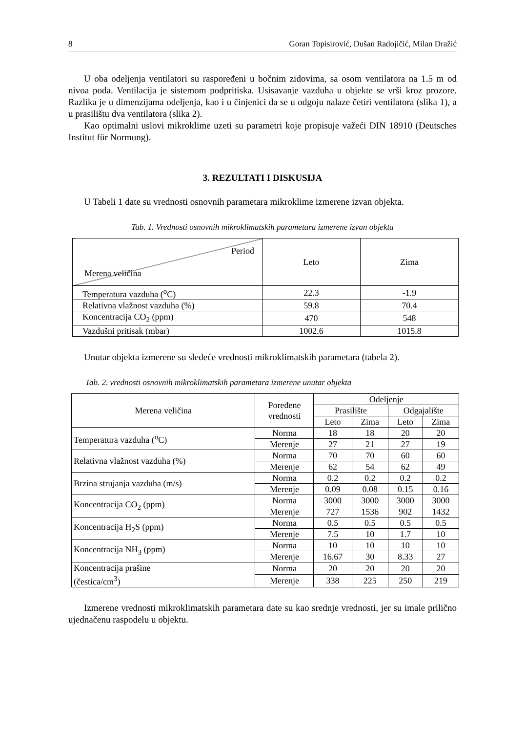8 Goran Topisirović, Dušan Radojičić, Milan Dražić
U oba odeljenja ventilatori su raspoređeni u bočnim zidovima, sa osom ventilatora na 1.5 m od nivoa poda. Ventilacija je sistemom podpritiska. Usisavanje vazduha u objekte se vrši kroz prozore. Razlika je u dimenzijama odeljenja, kao i u činjenici da se u odgoju nalaze četiri ventilatora (slika 1), a u prasilištu dva ventilatora (slika 2).
Kao optimalni uslovi mikroklime uzeti su parametri koje propisuje važeći DIN 18910 (Deutsches Institut für Normung).
3. REZULTATI I DISKUSIJA
U Tabeli 1 date su vrednosti osnovnih parametara mikroklime izmerene izvan objekta.
Tab. 1. Vrednosti osnovnih mikroklimatskih parametara izmerene izvan objekta
| Period Merena veličina | Leto | Zima |
| --- | --- | --- |
| Temperatura vazduha (<sup>o</sup>C) | 22.3 | -1.9 |
| Relativna vlažnost vazduha (%) | 59.8 | 70.4 |
| Koncentracija CO<sub>2</sub> (ppm) | 470 | 548 |
| Vazdušni pritisak (mbar) | 1002.6 | 1015.8 |
Unutar objekta izmerene su sledeće vrednosti mikroklimatskih parametara (tabela 2).
Tab. 2. vrednosti osnovnih mikroklimatskih parametara izmerene unutar objekta
| Merena veličina | Poređene vrednosti | Odeljenje | | | |
| --- | --- | --- | --- | --- | --- |
| | | Prasilište | | Odgajalište | |
| | | Leto | Zima | Leto | Zima |
| Temperatura vazduha (<sup>o</sup>C) | Norma | 18 | 18 | 20 | 20 |
| | Merenje | 27 | 21 | 27 | 19 |
| Relativna vlažnost vazduha (%) | Norma | 70 | 70 | 60 | 60 |
| | Merenje | 62 | 54 | 62 | 49 |
| Brzina strujanja vazduha (m/s) | Norma | 0.2 | 0.2 | 0.2 | 0.2 |
| | Merenje | 0.09 | 0.08 | 0.15 | 0.16 |
| Koncentracija CO<sub>2</sub> (ppm) | Norma | 3000 | 3000 | 3000 | 3000 |
| | Merenje | 727 | 1536 | 902 | 1432 |
| Koncentracija H<sub>2</sub>S (ppm) | Norma | 0.5 | 0.5 | 0.5 | 0.5 |
| | Merenje | 7.5 | 10 | 1.7 | 10 |
| Koncentracija NH<sub>3</sub> (ppm) | Norma | 10 | 10 | 10 | 10 |
| | Merenje | 16.67 | 30 | 8.33 | 27 |
| Koncentracija prašine (čestica/cm<sup>3</sup>) | Norma | 20 | 20 | 20 | 20 |
| | Merenje | 338 | 225 | 250 | 219 |
Izmerene vrednosti mikroklimatskih parametara date su kao srednje vrednosti, jer su imale prilično ujednačenu raspodelu u objektu.